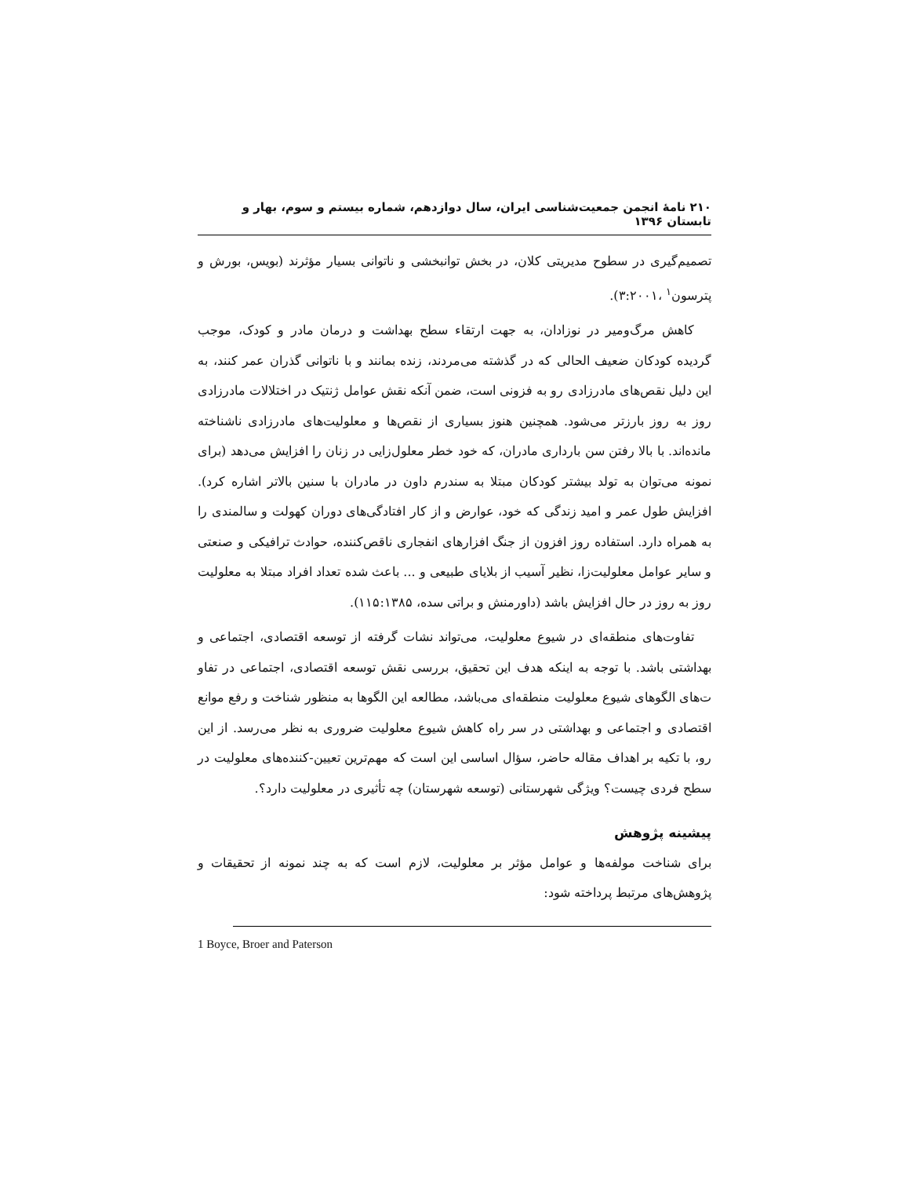۲۱۰ نامۀ انجمن جمعیت‌شناسی ایران، سال دوازدهم، شماره بیستم و سوم، بهار و تابستان ۱۳۹۶
تصمیم‌گیری در سطوح مدیریتی کلان، در بخش توانبخشی و ناتوانی بسیار مؤثرند (بویس، بورش و پترسون<sup>۱</sup> ،۳:۲۰۰۱).
کاهش مرگ‌ومیر در نوزادان، به جهت ارتقاء سطح بهداشت و درمان مادر و کودک، موجب گردیده کودکان ضعیف الحالی که در گذشته می‌مردند، زنده بمانند و با ناتوانی گذران عمر کنند، به این دلیل نقص‌های مادرزادی رو به فزونی است، ضمن آنکه نقش عوامل ژنتیک در اختلالات مادرزادی روز به روز بارزتر می‌شود. همچنین هنوز بسیاری از نقص‌ها و معلولیت‌های مادرزادی ناشناخته مانده‌اند. با بالا رفتن سن بارداری مادران، که خود خطر معلول‌زایی در زنان را افزایش می‌دهد (برای نمونه می‌توان به تولد بیشتر کودکان مبتلا به سندرم داون در مادران با سنین بالاتر اشاره کرد). افزایش طول عمر و امید زندگی که خود، عوارض و از کار افتادگی‌های دوران کهولت و سالمندی را به همراه دارد. استفاده روز افزون از جنگ افزارهای انفجاری ناقص‌کننده، حوادث ترافیکی و صنعتی و سایر عوامل معلولیت‌زا، نظیر آسیب از بلایای طبیعی و ... باعث شده تعداد افراد مبتلا به معلولیت روز به روز در حال افزایش باشد (داورمنش و براتی سده، ۱۱۵:۱۳۸۵).
تفاوت‌های منطقه‌ای در شیوع معلولیت، می‌تواند نشات گرفته از توسعه اقتصادی، اجتماعی و بهداشتی باشد. با توجه به اینکه هدف این تحقیق، بررسی نقش توسعه اقتصادی، اجتماعی در تفاو ت‌های الگوهای شیوع معلولیت منطقه‌ای می‌باشد، مطالعه این الگوها به منظور شناخت و رفع موانع اقتصادی و اجتماعی و بهداشتی در سر راه کاهش شیوع معلولیت ضروری به نظر می‌رسد. از این رو، با تکیه بر اهداف مقاله حاضر، سؤال اساسی این است که مهم‌ترین تعیین-کننده‌های معلولیت در سطح فردی چیست؟ ویژگی شهرستانی (توسعه شهرستان) چه تأثیری در معلولیت دارد؟.
پیشینه پژوهش
برای شناخت مولفه‌ها و عوامل مؤثر بر معلولیت، لازم است که به چند نمونه از تحقیقات و پژوهش‌های مرتبط پرداخته شود:
1 Boyce, Broer and Paterson